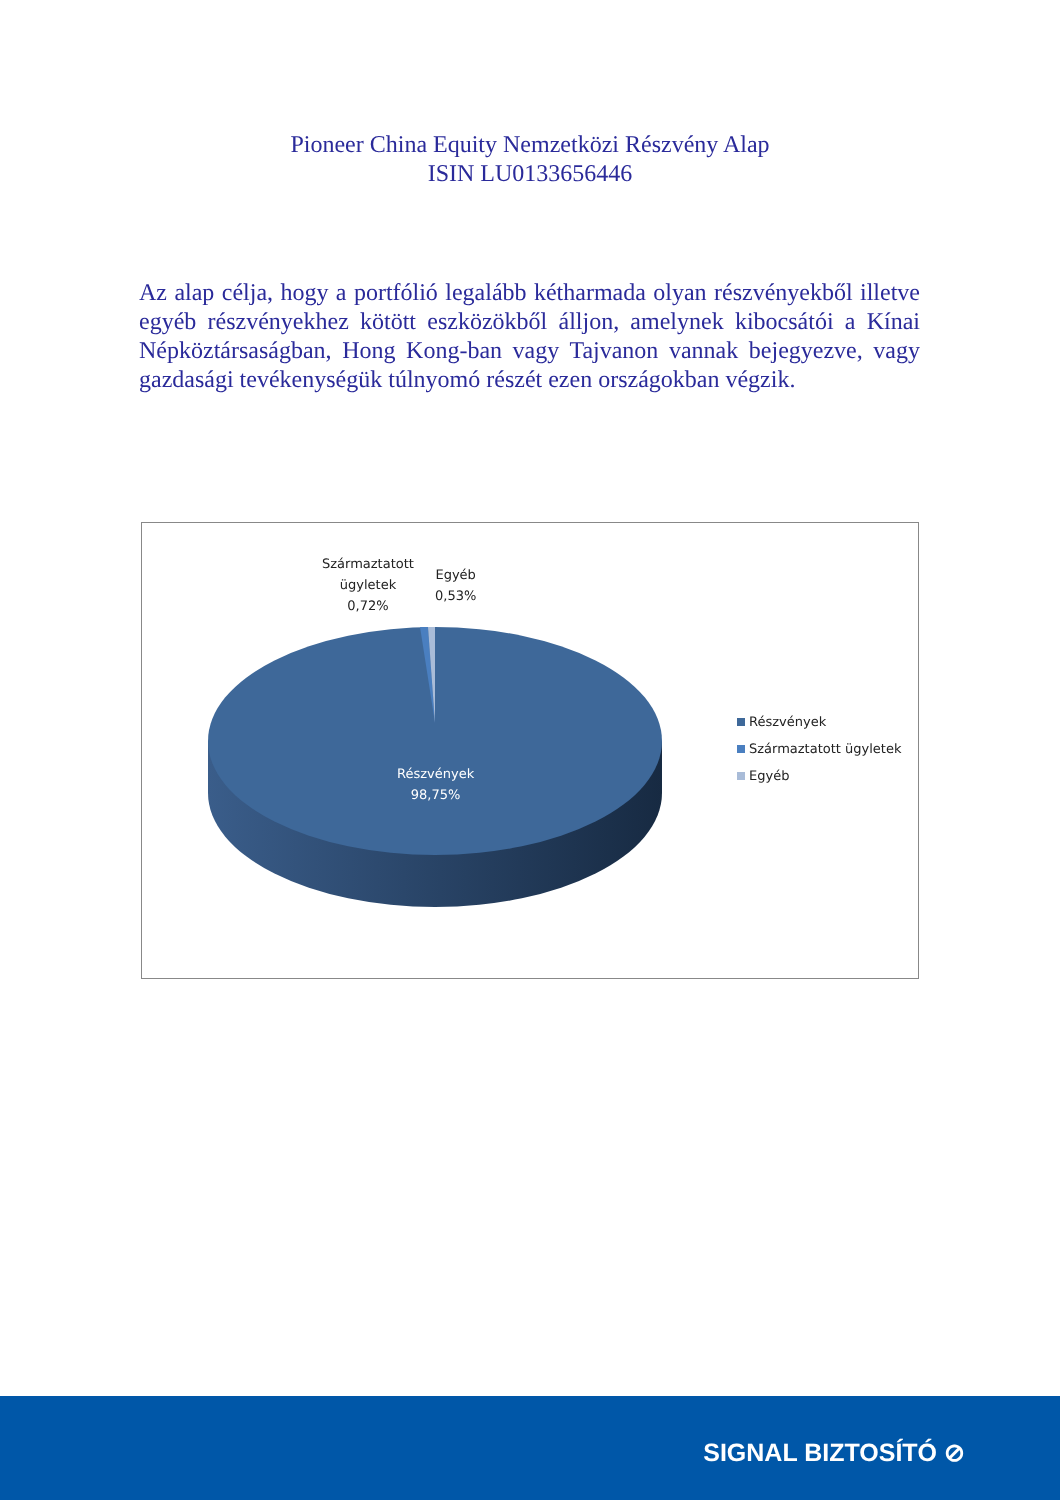Pioneer China Equity Nemzetközi Részvény Alap
ISIN LU0133656446
Az alap célja, hogy a portfólió legalább kétharmada olyan részvényekből illetve egyéb részvényekhez kötött eszközökből álljon, amelynek kibocsátói a Kínai Népköztársaságban, Hong Kong-ban vagy Tajvanon vannak bejegyezve, vagy gazdasági tevékenységük túlnyomó részét ezen országokban végzik.
Származtatott
ügyletek
0,72%
Egyéb
0,53%
Részvények
98,75%
Részvények
Származtatott ügyletek
Egyéb
SIGNAL BIZTOSÍTÓ ⊘